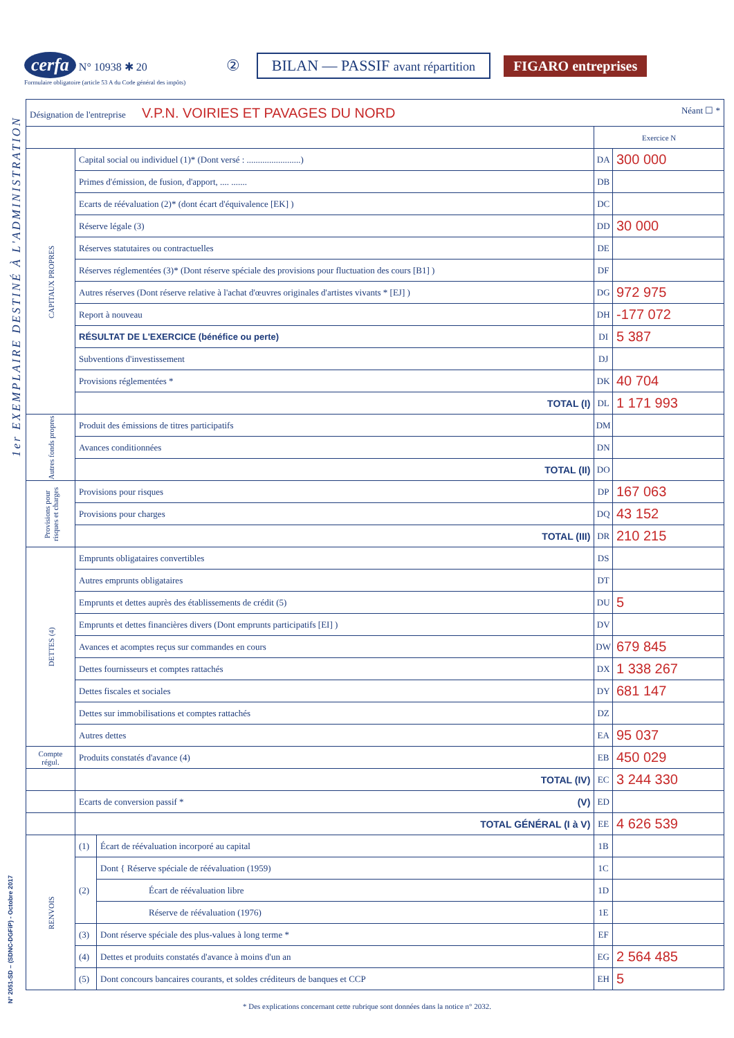cerfa N° 10938 ✱ 20 ② BILAN — PASSIF avant répartition FIGARO entreprises
Formulaire obligatoire (article 53 A du Code général des impôts)
1er EXEMPLAIRE DESTINÉ À L'ADMINISTRATION
N° 2051-SD – (SDNC-DGFiP) - Octobre 2017
| Désignation de l'entreprise V.P.N. VOIRIES ET PAVAGES DU NORD Néant ☐ * | | | | |
| | | | Exercice N | |
| CAPITAUX PROPRES | Capital social ou individuel (1)* (Dont versé : ........................) | | DA | 300 000 |
| | Primes d'émission, de fusion, d'apport, .... ....... | | DB | |
| | Ecarts de réévaluation (2)* (dont écart d'équivalence [EK] ) | | DC | |
| | Réserve légale (3) | | DD | 30 000 |
| | Réserves statutaires ou contractuelles | | DE | |
| | Réserves réglementées (3)* (Dont réserve spéciale des provisions pour fluctuation des cours [B1] ) | | DF | |
| | Autres réserves (Dont réserve relative à l'achat d'œuvres originales d'artistes vivants * [EJ] ) | | DG | 972 975 |
| | Report à nouveau | | DH | -177 072 |
| | RÉSULTAT DE L'EXERCICE (bénéfice ou perte) | | DI | 5 387 |
| | Subventions d'investissement | | DJ | |
| | Provisions réglementées * | | DK | 40 704 |
| | TOTAL (I) | | DL | 1 171 993 |
| Autres fonds propres | Produit des émissions de titres participatifs | | DM | |
| | Avances conditionnées | | DN | |
| | TOTAL (II) | | DO | |
| Provisions pour risques et charges | Provisions pour risques | | DP | 167 063 |
| | Provisions pour charges | | DQ | 43 152 |
| | TOTAL (III) | | DR | 210 215 |
| DETTES (4) | Emprunts obligataires convertibles | | DS | |
| | Autres emprunts obligataires | | DT | |
| | Emprunts et dettes auprès des établissements de crédit (5) | | DU | 5 |
| | Emprunts et dettes financières divers (Dont emprunts participatifs [EI] ) | | DV | |
| | Avances et acomptes reçus sur commandes en cours | | DW | 679 845 |
| | Dettes fournisseurs et comptes rattachés | | DX | 1 338 267 |
| | Dettes fiscales et sociales | | DY | 681 147 |
| | Dettes sur immobilisations et comptes rattachés | | DZ | |
| | Autres dettes | | EA | 95 037 |
| Compte régul. | Produits constatés d'avance (4) | | EB | 450 029 |
| | TOTAL (IV) | | EC | 3 244 330 |
| | Ecarts de conversion passif * (V) | | ED | |
| | TOTAL GÉNÉRAL (I à V) | | EE | 4 626 539 |
| RENVOIS | (1) | Écart de réévaluation incorporé au capital | 1B | |
| | (2) | Dont { Réserve spéciale de réévaluation (1959) | 1C | |
| | | Écart de réévaluation libre | 1D | |
| | | Réserve de réévaluation (1976) | 1E | |
| | (3) | Dont réserve spéciale des plus-values à long terme * | EF | |
| | (4) | Dettes et produits constatés d'avance à moins d'un an | EG | 2 564 485 |
| | (5) | Dont concours bancaires courants, et soldes créditeurs de banques et CCP | EH | 5 |
* Des explications concernant cette rubrique sont données dans la notice n° 2032.